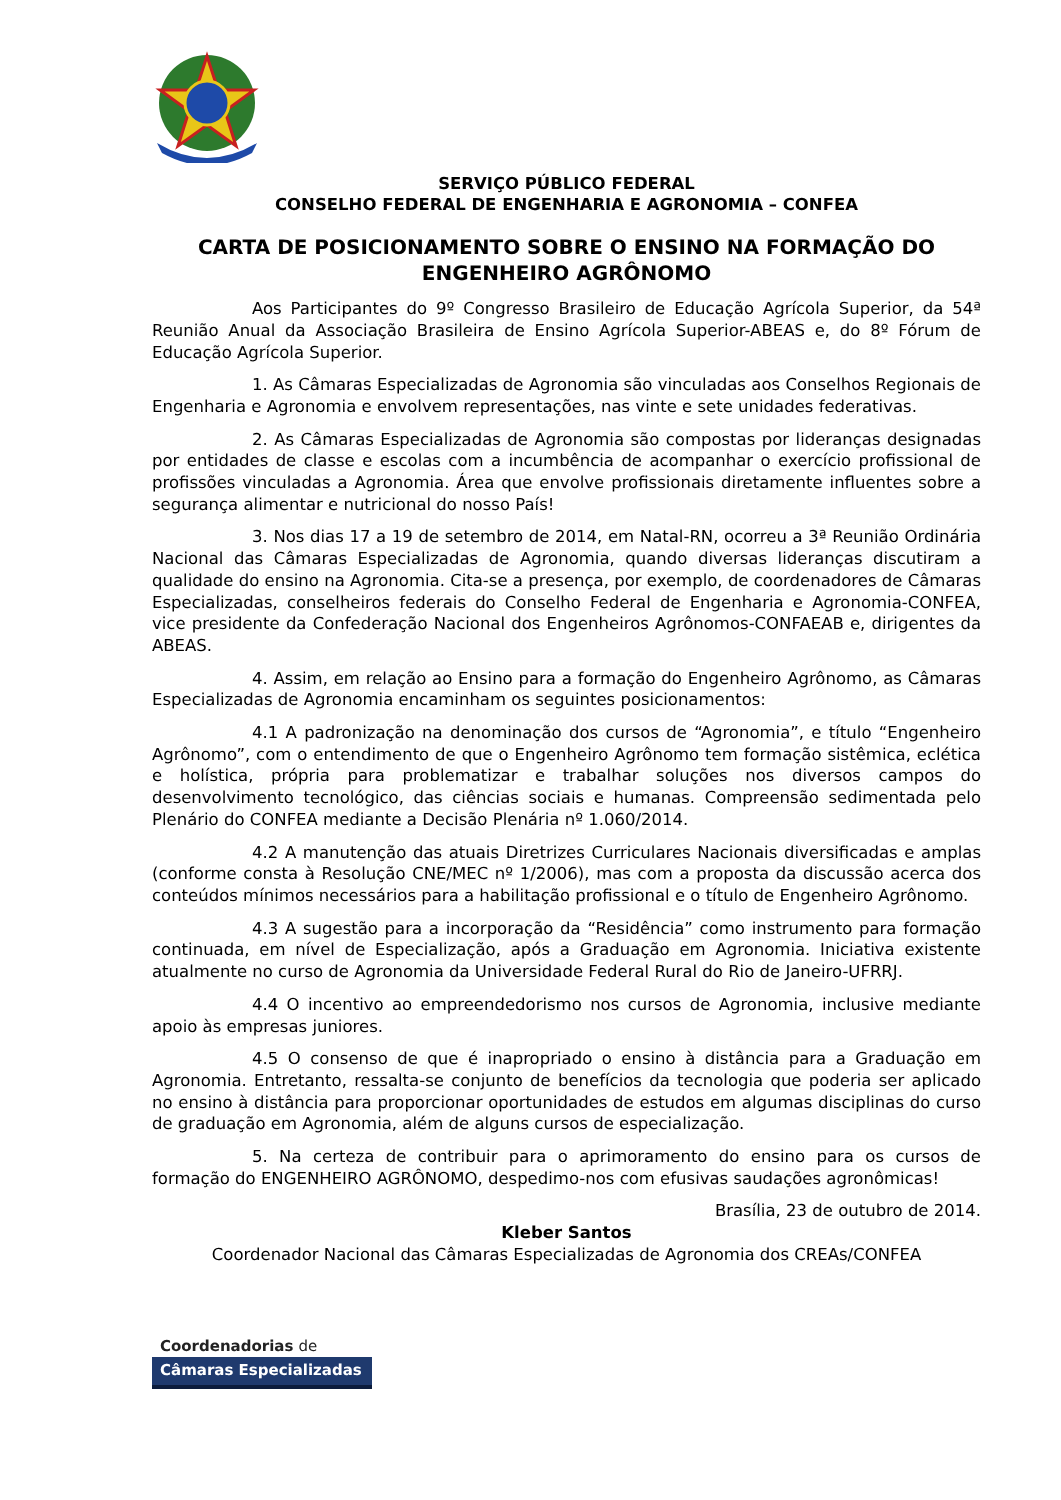SERVIÇO PÚBLICO FEDERAL
CONSELHO FEDERAL DE ENGENHARIA E AGRONOMIA – CONFEA
CARTA DE POSICIONAMENTO SOBRE O ENSINO NA FORMAÇÃO DO ENGENHEIRO AGRÔNOMO
Aos Participantes do 9º Congresso Brasileiro de Educação Agrícola Superior, da 54ª Reunião Anual da Associação Brasileira de Ensino Agrícola Superior-ABEAS e, do 8º Fórum de Educação Agrícola Superior.
1. As Câmaras Especializadas de Agronomia são vinculadas aos Conselhos Regionais de Engenharia e Agronomia e envolvem representações, nas vinte e sete unidades federativas.
2. As Câmaras Especializadas de Agronomia são compostas por lideranças designadas por entidades de classe e escolas com a incumbência de acompanhar o exercício profissional de profissões vinculadas a Agronomia. Área que envolve profissionais diretamente influentes sobre a segurança alimentar e nutricional do nosso País!
3. Nos dias 17 a 19 de setembro de 2014, em Natal-RN, ocorreu a 3ª Reunião Ordinária Nacional das Câmaras Especializadas de Agronomia, quando diversas lideranças discutiram a qualidade do ensino na Agronomia. Cita-se a presença, por exemplo, de coordenadores de Câmaras Especializadas, conselheiros federais do Conselho Federal de Engenharia e Agronomia-CONFEA, vice presidente da Confederação Nacional dos Engenheiros Agrônomos-CONFAEAB e, dirigentes da ABEAS.
4. Assim, em relação ao Ensino para a formação do Engenheiro Agrônomo, as Câmaras Especializadas de Agronomia encaminham os seguintes posicionamentos:
4.1 A padronização na denominação dos cursos de “Agronomia”, e título “Engenheiro Agrônomo”, com o entendimento de que o Engenheiro Agrônomo tem formação sistêmica, eclética e holística, própria para problematizar e trabalhar soluções nos diversos campos do desenvolvimento tecnológico, das ciências sociais e humanas. Compreensão sedimentada pelo Plenário do CONFEA mediante a Decisão Plenária nº 1.060/2014.
4.2 A manutenção das atuais Diretrizes Curriculares Nacionais diversificadas e amplas (conforme consta à Resolução CNE/MEC nº 1/2006), mas com a proposta da discussão acerca dos conteúdos mínimos necessários para a habilitação profissional e o título de Engenheiro Agrônomo.
4.3 A sugestão para a incorporação da “Residência” como instrumento para formação continuada, em nível de Especialização, após a Graduação em Agronomia. Iniciativa existente atualmente no curso de Agronomia da Universidade Federal Rural do Rio de Janeiro-UFRRJ.
4.4 O incentivo ao empreendedorismo nos cursos de Agronomia, inclusive mediante apoio às empresas juniores.
4.5 O consenso de que é inapropriado o ensino à distância para a Graduação em Agronomia. Entretanto, ressalta-se conjunto de benefícios da tecnologia que poderia ser aplicado no ensino à distância para proporcionar oportunidades de estudos em algumas disciplinas do curso de graduação em Agronomia, além de alguns cursos de especialização.
5. Na certeza de contribuir para o aprimoramento do ensino para os cursos de formação do ENGENHEIRO AGRÔNOMO, despedimo-nos com efusivas saudações agronômicas!
Brasília, 23 de outubro de 2014.
Kleber Santos
Coordenador Nacional das Câmaras Especializadas de Agronomia dos CREAs/CONFEA
Coordenadorias de
Câmaras Especializadas